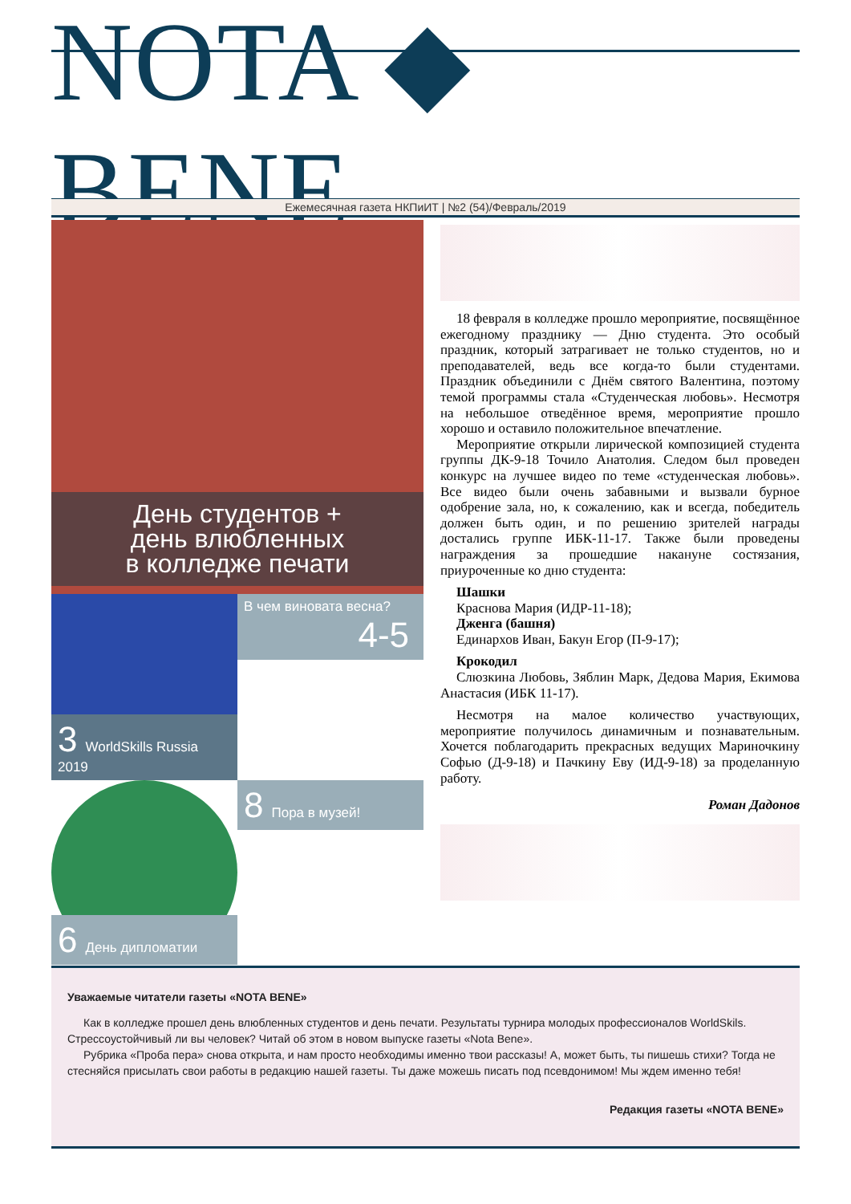NOTA ◆ BENE
Ежемесячная газета НКПиИТ | №2 (54)/Февраль/2019
День студентов +
день влюбленных
в колледже печати
3 WorldSkills Russia 2019
В чем виновата весна? 4-5
6 День дипломатии
8 Пора в музей!
18 февраля в колледже прошло мероприятие, посвящённое ежегодному празднику — Дню студента. Это особый праздник, который затрагивает не только студентов, но и преподавателей, ведь все когда-то были студентами. Праздник объединили с Днём святого Валентина, поэтому темой программы стала «Студенческая любовь». Несмотря на небольшое отведённое время, мероприятие прошло хорошо и оставило положительное впечатление.
Мероприятие открыли лирической композицией студента группы ДК-9-18 Точило Анатолия. Следом был проведен конкурс на лучшее видео по теме «студенческая любовь». Все видео были очень забавными и вызвали бурное одобрение зала, но, к сожалению, как и всегда, победитель должен быть один, и по решению зрителей награды достались группе ИБК-11-17. Также были проведены награждения за прошедшие накануне состязания, приуроченные ко дню студента:
Шашки
Краснова Мария (ИДР-11-18);
Дженга (башня)
Единархов Иван, Бакун Егор (П-9-17);
Крокодил
Слюзкина Любовь, Зяблин Марк, Дедова Мария, Екимова Анастасия (ИБК 11-17).
Несмотря на малое количество участвующих, мероприятие получилось динамичным и познавательным. Хочется поблагодарить прекрасных ведущих Мариночкину Софью (Д-9-18) и Пачкину Еву (ИД-9-18) за проделанную работу.
Роман Дадонов
Уважаемые читатели газеты «NOTA BENE»
Как в колледже прошел день влюбленных студентов и день печати. Результаты турнира молодых профессионалов WorldSkils. Стрессоустойчивый ли вы человек? Читай об этом в новом выпуске газеты «Nota Bene».
Рубрика «Проба пера» снова открыта, и нам просто необходимы именно твои рассказы! А, может быть, ты пишешь стихи? Тогда не стесняйся присылать свои работы в редакцию нашей газеты. Ты даже можешь писать под псевдонимом! Мы ждем именно тебя!
Редакция газеты «NOTA BENE»